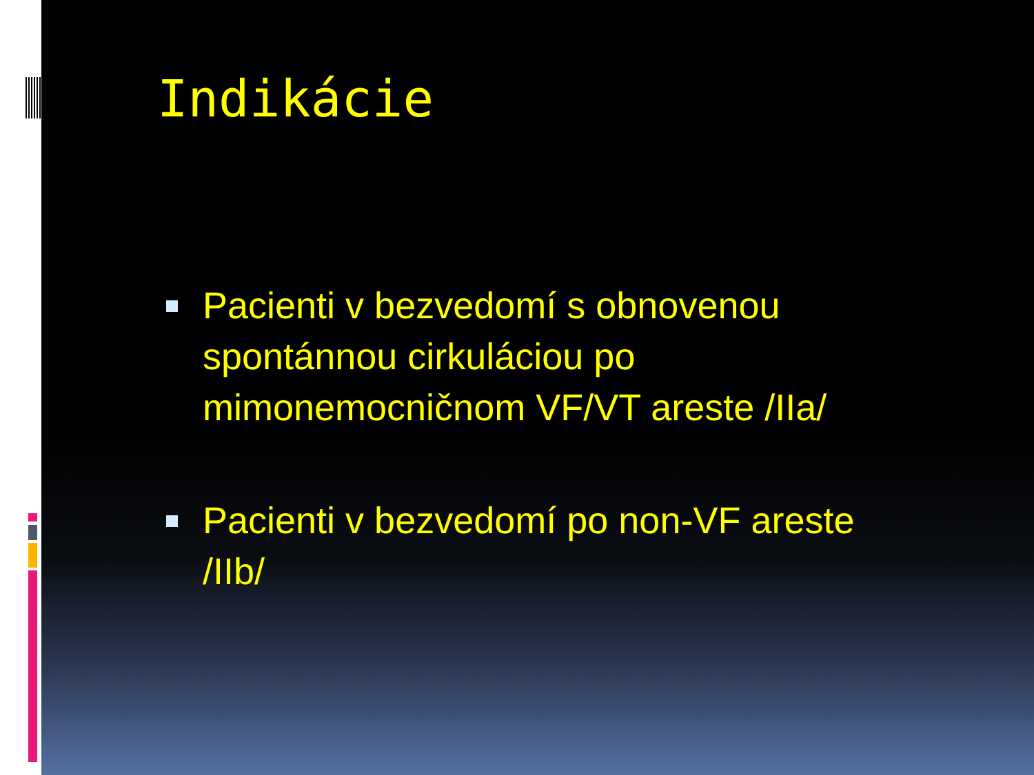Indikácie
Pacienti v bezvedomí s obnovenou spontánnou cirkuláciou po mimonemocničnom VF/VT areste /IIa/
Pacienti v bezvedomí po non-VF areste /IIb/